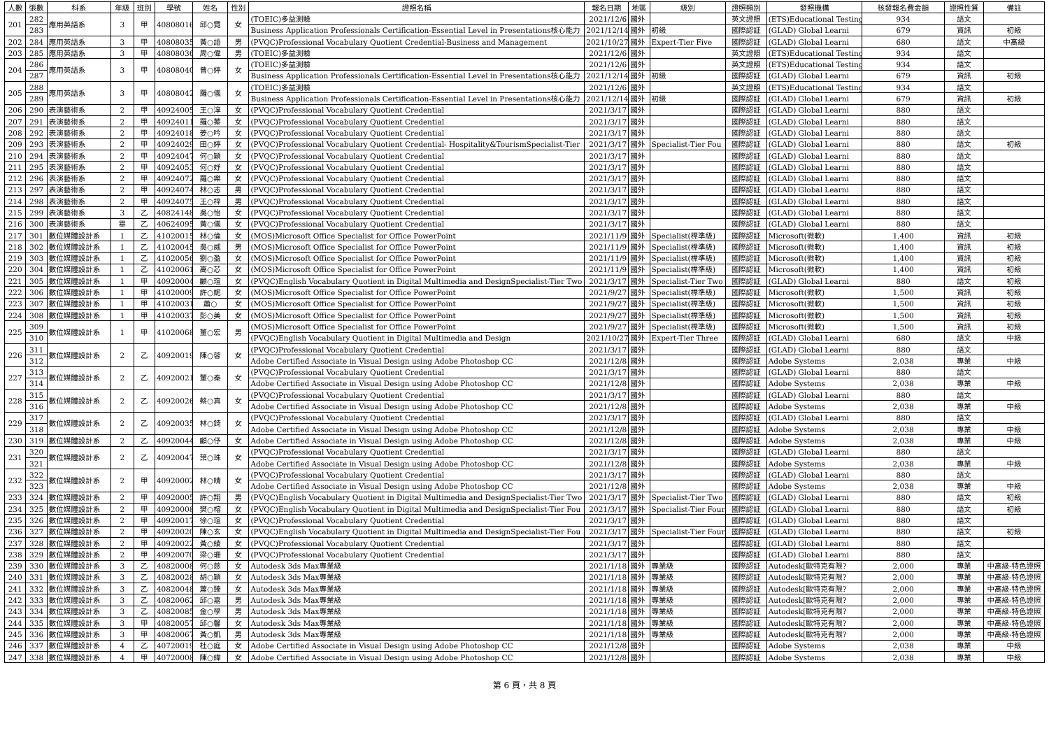| 人數 | 張數 | 科系 | 年級 | 班別 | 學號 | 姓名 | 性別 | 證照名稱 | 報名日期 | 地區 | 級別 | 證照類別 | 發照機構 | 核發報名費金額 | 證照性質 | 備註 |
| --- | --- | --- | --- | --- | --- | --- | --- | --- | --- | --- | --- | --- | --- | --- | --- | --- |
| 201 | 282 | 應用英語系 | 3 | 甲 | 40808016 | 邱○霓 | 女 | (TOEIC)多益測驗 | 2021/12/6 | 國外 | | 英文證照 | (ETS)Educational Testing | 934 | 語文 | |
| | 283 | | | | | | | Business Application Professionals Certification-Essential Level in Presentations核心能力 | 2021/12/14 | 國外 | 初級 | 國際認証 | (GLAD) Global Learni | 679 | 資訊 | 初級 |
| 202 | 284 | 應用英語系 | 3 | 甲 | 40808035 | 黃○語 | 男 | (PVQC)Professional Vocabulary Quotient Credential-Business and Management | 2021/10/27 | 國外 | Expert-Tier Five | 國際認証 | (GLAD) Global Learni | 680 | 語文 | 中高級 |
| 203 | 285 | 應用英語系 | 3 | 甲 | 40808036 | 周○偉 | 男 | (TOEIC)多益測驗 | 2021/12/6 | 國外 | | 英文證照 | (ETS)Educational Testing | 934 | 語文 | |
| 204 | 286 | 應用英語系 | 3 | 甲 | 40808040 | 曾○婷 | 女 | (TOEIC)多益測驗 | 2021/12/6 | 國外 | | 英文證照 | (ETS)Educational Testing | 934 | 語文 | |
| | 287 | | | | | | | Business Application Professionals Certification-Essential Level in Presentations核心能力 | 2021/12/14 | 國外 | 初級 | 國際認証 | (GLAD) Global Learni | 679 | 資訊 | 初級 |
| 205 | 288 | 應用英語系 | 3 | 甲 | 40808042 | 羅○儀 | 女 | (TOEIC)多益測驗 | 2021/12/6 | 國外 | | 英文證照 | (ETS)Educational Testing | 934 | 語文 | |
| | 289 | | | | | | | Business Application Professionals Certification-Essential Level in Presentations核心能力 | 2021/12/14 | 國外 | 初級 | 國際認証 | (GLAD) Global Learni | 679 | 資訊 | 初級 |
| 206 | 290 | 表演藝術系 | 2 | 甲 | 40924005 | 王○淳 | 女 | (PVQC)Professional Vocabulary Quotient Credential | 2021/3/17 | 國外 | | 國際認証 | (GLAD) Global Learni | 880 | 語文 | |
| 207 | 291 | 表演藝術系 | 2 | 甲 | 40924011 | 羅○蓁 | 女 | (PVQC)Professional Vocabulary Quotient Credential | 2021/3/17 | 國外 | | 國際認証 | (GLAD) Global Learni | 880 | 語文 | |
| 208 | 292 | 表演藝術系 | 2 | 甲 | 40924018 | 姜○吟 | 女 | (PVQC)Professional Vocabulary Quotient Credential | 2021/3/17 | 國外 | | 國際認証 | (GLAD) Global Learni | 880 | 語文 | |
| 209 | 293 | 表演藝術系 | 2 | 甲 | 40924029 | 田○婷 | 女 | (PVQC)Professional Vocabulary Quotient Credential- Hospitality&TourismSpecialist-Tier | 2021/3/17 | 國外 | Specialist-Tier Fou | 國際認証 | (GLAD) Global Learni | 880 | 語文 | 初級 |
| 210 | 294 | 表演藝術系 | 2 | 甲 | 40924047 | 何○穎 | 女 | (PVQC)Professional Vocabulary Quotient Credential | 2021/3/17 | 國外 | | 國際認証 | (GLAD) Global Learni | 880 | 語文 | |
| 211 | 295 | 表演藝術系 | 2 | 甲 | 40924053 | 何○妤 | 女 | (PVQC)Professional Vocabulary Quotient Credential | 2021/3/17 | 國外 | | 國際認証 | (GLAD) Global Learni | 880 | 語文 | |
| 212 | 296 | 表演藝術系 | 2 | 甲 | 40924072 | 羅○樂 | 女 | (PVQC)Professional Vocabulary Quotient Credential | 2021/3/17 | 國外 | | 國際認証 | (GLAD) Global Learni | 880 | 語文 | |
| 213 | 297 | 表演藝術系 | 2 | 甲 | 40924074 | 林○志 | 男 | (PVQC)Professional Vocabulary Quotient Credential | 2021/3/17 | 國外 | | 國際認証 | (GLAD) Global Learni | 880 | 語文 | |
| 214 | 298 | 表演藝術系 | 2 | 甲 | 40924075 | 王○梓 | 男 | (PVQC)Professional Vocabulary Quotient Credential | 2021/3/17 | 國外 | | 國際認証 | (GLAD) Global Learni | 880 | 語文 | |
| 215 | 299 | 表演藝術系 | 3 | 乙 | 40824148 | 吳○怡 | 女 | (PVQC)Professional Vocabulary Quotient Credential | 2021/3/17 | 國外 | | 國際認証 | (GLAD) Global Learni | 880 | 語文 | |
| 216 | 300 | 表演藝術系 | 畢 | 乙 | 40624095 | 黃○儀 | 女 | (PVQC)Professional Vocabulary Quotient Credential | 2021/3/17 | 國外 | | 國際認証 | (GLAD) Global Learni | 880 | 語文 | |
| 217 | 301 | 數位媒體設計系 | 1 | 乙 | 41020015 | 林○倫 | 女 | (MOS)Microsoft Office Specialist for Office PowerPoint | 2021/11/9 | 國外 | Specialist(標準級) | 國際認証 | Microsoft(微軟) | 1,400 | 資訊 | 初級 |
| 218 | 302 | 數位媒體設計系 | 1 | 乙 | 41020045 | 吳○威 | 男 | (MOS)Microsoft Office Specialist for Office PowerPoint | 2021/11/9 | 國外 | Specialist(標準級) | 國際認証 | Microsoft(微軟) | 1,400 | 資訊 | 初級 |
| 219 | 303 | 數位媒體設計系 | 1 | 乙 | 41020056 | 劉○盈 | 女 | (MOS)Microsoft Office Specialist for Office PowerPoint | 2021/11/9 | 國外 | Specialist(標準級) | 國際認証 | Microsoft(微軟) | 1,400 | 資訊 | 初級 |
| 220 | 304 | 數位媒體設計系 | 1 | 乙 | 41020061 | 高○芯 | 女 | (MOS)Microsoft Office Specialist for Office PowerPoint | 2021/11/9 | 國外 | Specialist(標準級) | 國際認証 | Microsoft(微軟) | 1,400 | 資訊 | 初級 |
| 221 | 305 | 數位媒體設計系 | 1 | 甲 | 40920004 | 顧○瑄 | 女 | (PVQC)English Vocabulary Quotient in Digital Multimedia and DesignSpecialist-Tier Two | 2021/3/17 | 國外 | Specialist-Tier Two | 國際認証 | (GLAD) Global Learni | 880 | 語文 | 初級 |
| 222 | 306 | 數位媒體設計系 | 1 | 甲 | 41020009 | 許○妮 | 女 | (MOS)Microsoft Office Specialist for Office PowerPoint | 2021/9/27 | 國外 | Specialist(標準級) | 國際認証 | Microsoft(微軟) | 1,500 | 資訊 | 初級 |
| 223 | 307 | 數位媒體設計系 | 1 | 甲 | 41020031 | 蕭○ | 女 | (MOS)Microsoft Office Specialist for Office PowerPoint | 2021/9/27 | 國外 | Specialist(標準級) | 國際認証 | Microsoft(微軟) | 1,500 | 資訊 | 初級 |
| 224 | 308 | 數位媒體設計系 | 1 | 甲 | 41020037 | 彭○美 | 女 | (MOS)Microsoft Office Specialist for Office PowerPoint | 2021/9/27 | 國外 | Specialist(標準級) | 國際認証 | Microsoft(微軟) | 1,500 | 資訊 | 初級 |
| 225 | 309 | 數位媒體設計系 | 1 | 甲 | 41020068 | 董○宏 | 男 | (MOS)Microsoft Office Specialist for Office PowerPoint | 2021/9/27 | 國外 | Specialist(標準級) | 國際認証 | Microsoft(微軟) | 1,500 | 資訊 | 初級 |
| | 310 | | | | | | | (PVQC)English Vocabulary Quotient in Digital Multimedia and Design | 2021/10/27 | 國外 | Expert-Tier Three | 國際認証 | (GLAD) Global Learni | 680 | 語文 | 中級 |
| 226 | 311 | 數位媒體設計系 | 2 | 乙 | 40920019 | 陳○蓉 | 女 | (PVQC)Professional Vocabulary Quotient Credential | 2021/3/17 | 國外 | | 國際認証 | (GLAD) Global Learni | 880 | 語文 | |
| | 312 | | | | | | | Adobe Certified Associate in Visual Design using Adobe Photoshop CC | 2021/12/8 | 國外 | | 國際認証 | Adobe Systems | 2,038 | 專業 | 中級 |
| 227 | 313 | 數位媒體設計系 | 2 | 乙 | 40920021 | 董○秦 | 女 | (PVQC)Professional Vocabulary Quotient Credential | 2021/3/17 | 國外 | | 國際認証 | (GLAD) Global Learni | 880 | 語文 | |
| | 314 | | | | | | | Adobe Certified Associate in Visual Design using Adobe Photoshop CC | 2021/12/8 | 國外 | | 國際認証 | Adobe Systems | 2,038 | 專業 | 中級 |
| 228 | 315 | 數位媒體設計系 | 2 | 乙 | 40920026 | 蔡○真 | 女 | (PVQC)Professional Vocabulary Quotient Credential | 2021/3/17 | 國外 | | 國際認証 | (GLAD) Global Learni | 880 | 語文 | |
| | 316 | | | | | | | Adobe Certified Associate in Visual Design using Adobe Photoshop CC | 2021/12/8 | 國外 | | 國際認証 | Adobe Systems | 2,038 | 專業 | 中級 |
| 229 | 317 | 數位媒體設計系 | 2 | 乙 | 40920035 | 林○錡 | 女 | (PVQC)Professional Vocabulary Quotient Credential | 2021/3/17 | 國外 | | 國際認証 | (GLAD) Global Learni | 880 | 語文 | |
| | 318 | | | | | | | Adobe Certified Associate in Visual Design using Adobe Photoshop CC | 2021/12/8 | 國外 | | 國際認証 | Adobe Systems | 2,038 | 專業 | 中級 |
| 230 | 319 | 數位媒體設計系 | 2 | 乙 | 40920044 | 顧○伃 | 女 | Adobe Certified Associate in Visual Design using Adobe Photoshop CC | 2021/12/8 | 國外 | | 國際認証 | Adobe Systems | 2,038 | 專業 | 中級 |
| 231 | 320 | 數位媒體設計系 | 2 | 乙 | 40920047 | 葉○珠 | 女 | (PVQC)Professional Vocabulary Quotient Credential | 2021/3/17 | 國外 | | 國際認証 | (GLAD) Global Learni | 880 | 語文 | |
| | 321 | | | | | | | Adobe Certified Associate in Visual Design using Adobe Photoshop CC | 2021/12/8 | 國外 | | 國際認証 | Adobe Systems | 2,038 | 專業 | 中級 |
| 232 | 322 | 數位媒體設計系 | 2 | 甲 | 40920002 | 林○晴 | 女 | (PVQC)Professional Vocabulary Quotient Credential | 2021/3/17 | 國外 | | 國際認証 | (GLAD) Global Learni | 880 | 語文 | |
| | 323 | | | | | | | Adobe Certified Associate in Visual Design using Adobe Photoshop CC | 2021/12/8 | 國外 | | 國際認証 | Adobe Systems | 2,038 | 專業 | 中級 |
| 233 | 324 | 數位媒體設計系 | 2 | 甲 | 40920005 | 許○翔 | 男 | (PVQC)English Vocabulary Quotient in Digital Multimedia and DesignSpecialist-Tier Two | 2021/3/17 | 國外 | Specialist-Tier Two | 國際認証 | (GLAD) Global Learni | 880 | 語文 | 初級 |
| 234 | 325 | 數位媒體設計系 | 2 | 甲 | 40920008 | 樊○榕 | 女 | (PVQC)English Vocabulary Quotient in Digital Multimedia and DesignSpecialist-Tier Fou | 2021/3/17 | 國外 | Specialist-Tier Four | 國際認証 | (GLAD) Global Learni | 880 | 語文 | 初級 |
| 235 | 326 | 數位媒體設計系 | 2 | 甲 | 40920017 | 徐○瑄 | 女 | (PVQC)Professional Vocabulary Quotient Credential | 2021/3/17 | 國外 | | 國際認証 | (GLAD) Global Learni | 880 | 語文 | |
| 236 | 327 | 數位媒體設計系 | 2 | 甲 | 40920020 | 陳○玄 | 女 | (PVQC)English Vocabulary Quotient in Digital Multimedia and DesignSpecialist-Tier Fou | 2021/3/17 | 國外 | Specialist-Tier Four | 國際認証 | (GLAD) Global Learni | 880 | 語文 | 初級 |
| 237 | 328 | 數位媒體設計系 | 2 | 甲 | 40920022 | 黃○綾 | 女 | (PVQC)Professional Vocabulary Quotient Credential | 2021/3/17 | 國外 | | 國際認証 | (GLAD) Global Learni | 880 | 語文 | |
| 238 | 329 | 數位媒體設計系 | 2 | 甲 | 40920070 | 梁○珊 | 女 | (PVQC)Professional Vocabulary Quotient Credential | 2021/3/17 | 國外 | | 國際認証 | (GLAD) Global Learni | 880 | 語文 | |
| 239 | 330 | 數位媒體設計系 | 3 | 乙 | 40820008 | 何○慈 | 女 | Autodesk 3ds Max專業級 | 2021/1/18 | 國外 | 專業級 | 國際認証 | Autodesk[歐特克有限? | 2,000 | 專業 | 中高級-特色證照 |
| 240 | 331 | 數位媒體設計系 | 3 | 乙 | 40820028 | 胡○穎 | 女 | Autodesk 3ds Max專業級 | 2021/1/18 | 國外 | 專業級 | 國際認証 | Autodesk[歐特克有限? | 2,000 | 專業 | 中高級-特色證照 |
| 241 | 332 | 數位媒體設計系 | 3 | 乙 | 40820048 | 蕭○臻 | 女 | Autodesk 3ds Max專業級 | 2021/1/18 | 國外 | 專業級 | 國際認証 | Autodesk[歐特克有限? | 2,000 | 專業 | 中高級-特色證照 |
| 242 | 333 | 數位媒體設計系 | 3 | 乙 | 40820062 | 邱○嘉 | 男 | Autodesk 3ds Max專業級 | 2021/1/18 | 國外 | 專業級 | 國際認証 | Autodesk[歐特克有限? | 2,000 | 專業 | 中高級-特色證照 |
| 243 | 334 | 數位媒體設計系 | 3 | 乙 | 40820085 | 金○學 | 男 | Autodesk 3ds Max專業級 | 2021/1/18 | 國外 | 專業級 | 國際認証 | Autodesk[歐特克有限? | 2,000 | 專業 | 中高級-特色證照 |
| 244 | 335 | 數位媒體設計系 | 3 | 甲 | 40820057 | 邱○馨 | 女 | Autodesk 3ds Max專業級 | 2021/1/18 | 國外 | 專業級 | 國際認証 | Autodesk[歐特克有限? | 2,000 | 專業 | 中高級-特色證照 |
| 245 | 336 | 數位媒體設計系 | 3 | 甲 | 40820067 | 黃○凱 | 男 | Autodesk 3ds Max專業級 | 2021/1/18 | 國外 | 專業級 | 國際認証 | Autodesk[歐特克有限? | 2,000 | 專業 | 中高級-特色證照 |
| 246 | 337 | 數位媒體設計系 | 4 | 乙 | 40720019 | 杜○庭 | 女 | Adobe Certified Associate in Visual Design using Adobe Photoshop CC | 2021/12/8 | 國外 | | 國際認証 | Adobe Systems | 2,038 | 專業 | 中級 |
| 247 | 338 | 數位媒體設計系 | 4 | 甲 | 40720008 | 陳○緯 | 女 | Adobe Certified Associate in Visual Design using Adobe Photoshop CC | 2021/12/8 | 國外 | | 國際認証 | Adobe Systems | 2,038 | 專業 | 中級 |
第 6 頁，共 8 頁